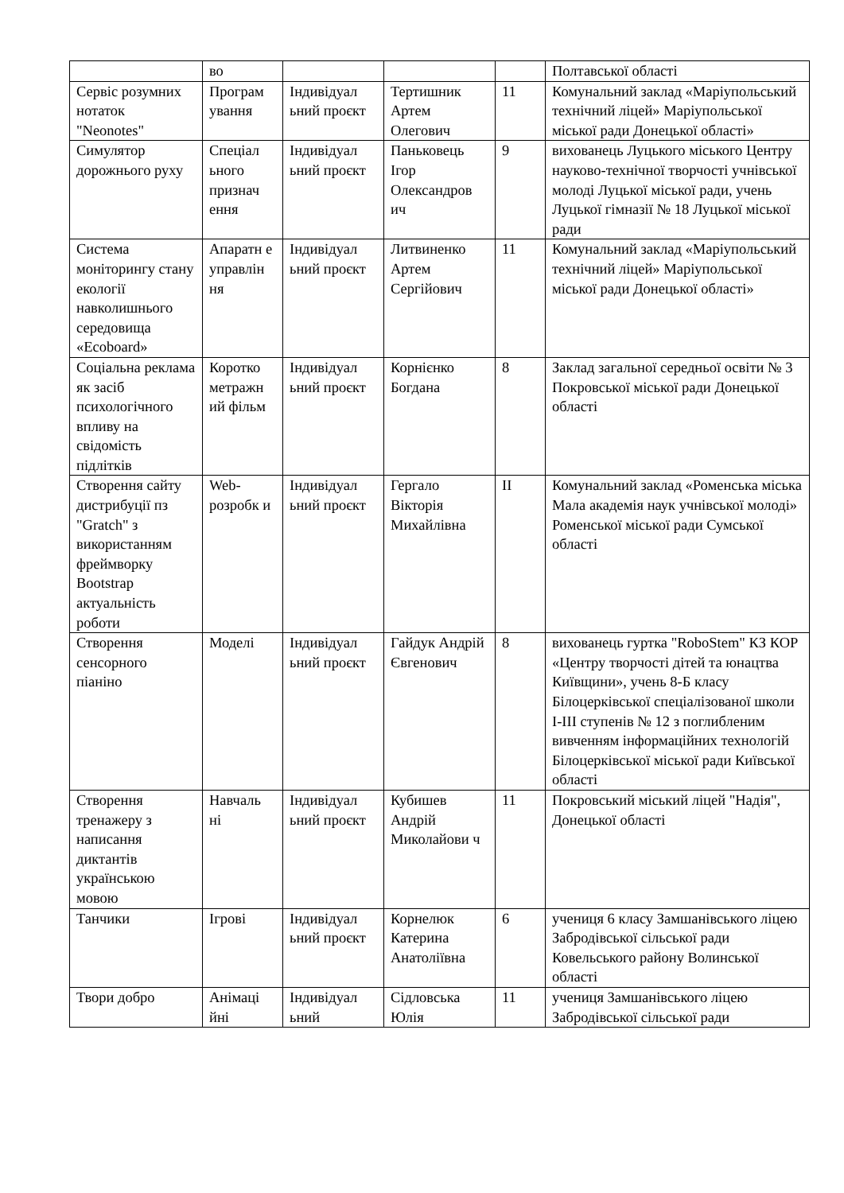| | во | | | | Полтавської області |
| Сервіс розумних нотаток "Neonotes" | Програм ування | Індивідуал ьний проєкт | Тертишник Артем Олегович | 11 | Комунальний заклад «Маріупольський технічний ліцей» Маріупольської міської ради Донецької області» |
| Симулятор дорожнього руху | Спеціал ьного признач ення | Індивідуал ьний проєкт | Паньковець Ігор Олександров ич | 9 | вихованець Луцького міського Центру науково-технічної творчості учнівської молоді Луцької міської ради, учень Луцької гімназії № 18 Луцької міської ради |
| Система моніторингу стану екології навколишнього середовища «Ecoboard» | Апаратн е управлін ня | Індивідуал ьний проєкт | Литвиненко Артем Сергійович | 11 | Комунальний заклад «Маріупольський технічний ліцей» Маріупольської міської ради Донецької області» |
| Соціальна реклама як засіб психологічного впливу на свідомість підлітків | Коротко метражн ий фільм | Індивідуал ьний проєкт | Корнієнко Богдана | 8 | Заклад загальної середньої освіти № 3 Покровської міської ради Донецької області |
| Створення сайту дистрибуції пз "Gratch" з використанням фреймворку Bootstrap актуальність роботи | Web-розробк и | Індивідуал ьний проєкт | Гергало Вікторія Михайлівна | II | Комунальний заклад «Роменська міська Мала академія наук учнівської молоді» Роменської міської ради Сумської області |
| Створення сенсорного піаніно | Моделі | Індивідуал ьний проєкт | Гайдук Андрій Євгенович | 8 | вихованець гуртка "RoboStem" КЗ КОР «Центру творчості дітей та юнацтва Київщини», учень 8-Б класу Білоцерківської спеціалізованої школи І-ІІІ ступенів № 12 з поглибленим вивченням інформаційних технологій Білоцерківської міської ради Київської області |
| Створення тренажеру з написання диктантів українською мовою | Навчаль ні | Індивідуал ьний проєкт | Кубишев Андрій Миколайови ч | 11 | Покровський міський ліцей "Надія", Донецької області |
| Танчики | Ігрові | Індивідуал ьний проєкт | Корнелюк Катерина Анатоліївна | 6 | учениця 6 класу Замшанівського ліцею Забродівської сільської ради Ковельського району Волинської області |
| Твори добро | Анімаці йні | Індивідуал ьний | Сідловська Юлія | 11 | учениця Замшанівського ліцею Забродівської сільської ради |